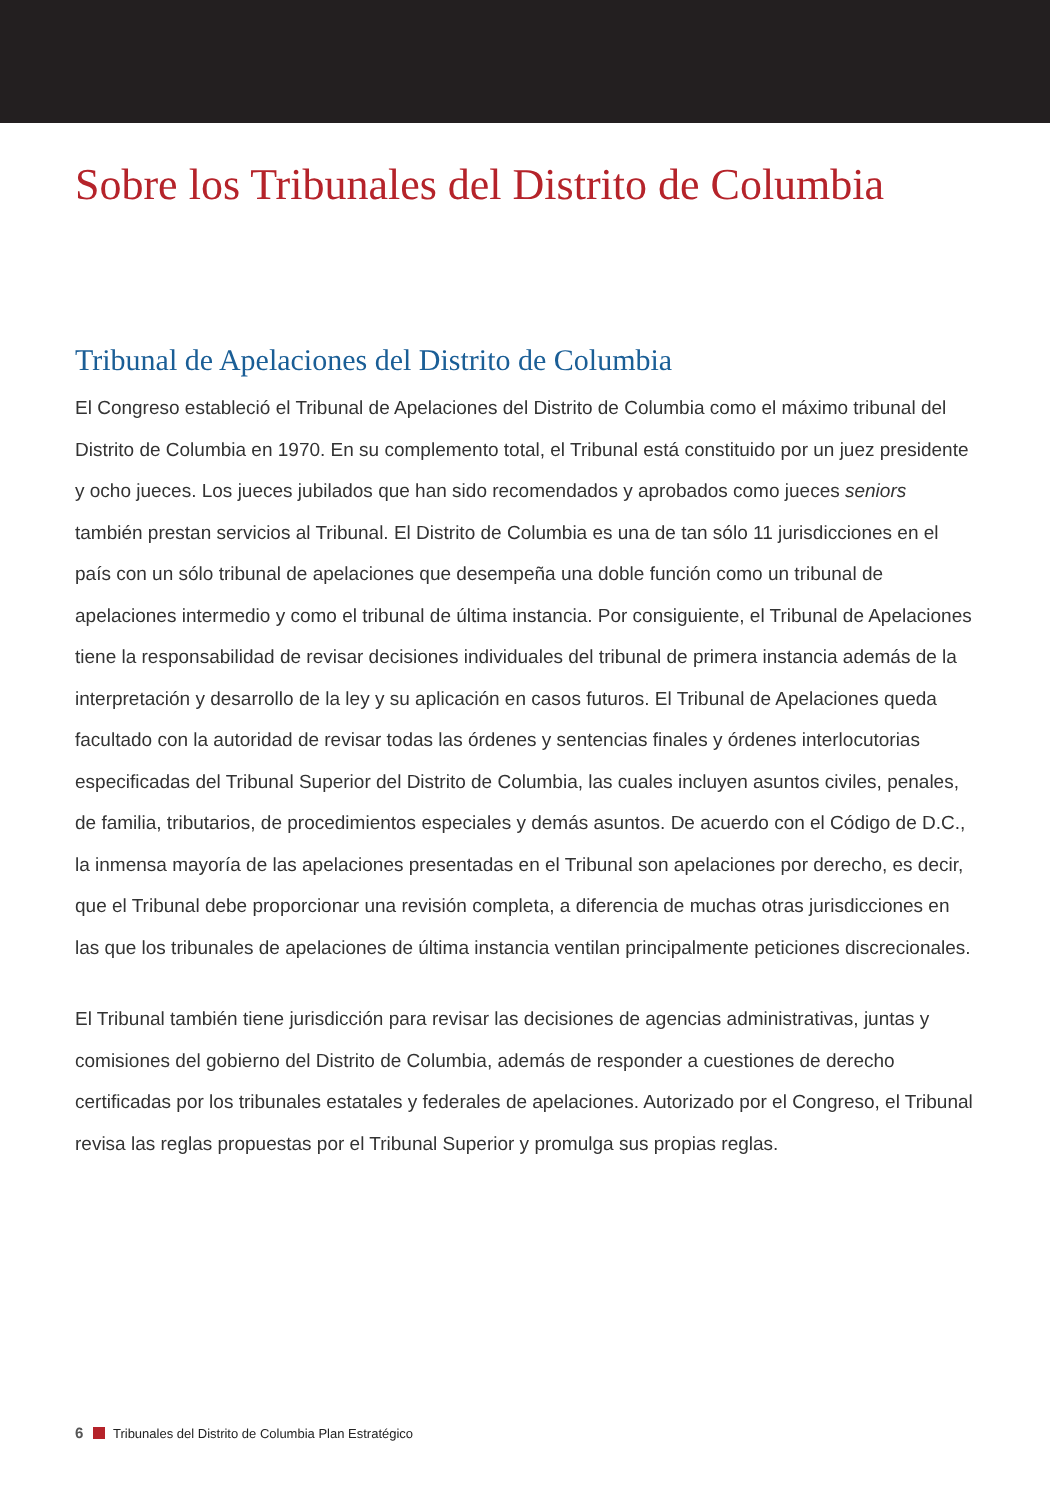Sobre los Tribunales del Distrito de Columbia
Tribunal de Apelaciones del Distrito de Columbia
El Congreso estableció el Tribunal de Apelaciones del Distrito de Columbia como el máximo tribunal del Distrito de Columbia en 1970. En su complemento total, el Tribunal está constituido por un juez presidente y ocho jueces. Los jueces jubilados que han sido recomendados y aprobados como jueces seniors también prestan servicios al Tribunal. El Distrito de Columbia es una de tan sólo 11 jurisdicciones en el país con un sólo tribunal de apelaciones que desempeña una doble función como un tribunal de apelaciones intermedio y como el tribunal de última instancia. Por consiguiente, el Tribunal de Apelaciones tiene la responsabilidad de revisar decisiones individuales del tribunal de primera instancia además de la interpretación y desarrollo de la ley y su aplicación en casos futuros. El Tribunal de Apelaciones queda facultado con la autoridad de revisar todas las órdenes y sentencias finales y órdenes interlocutorias especificadas del Tribunal Superior del Distrito de Columbia, las cuales incluyen asuntos civiles, penales, de familia, tributarios, de procedimientos especiales y demás asuntos. De acuerdo con el Código de D.C., la inmensa mayoría de las apelaciones presentadas en el Tribunal son apelaciones por derecho, es decir, que el Tribunal debe proporcionar una revisión completa, a diferencia de muchas otras jurisdicciones en las que los tribunales de apelaciones de última instancia ventilan principalmente peticiones discrecionales.
El Tribunal también tiene jurisdicción para revisar las decisiones de agencias administrativas, juntas y comisiones del gobierno del Distrito de Columbia, además de responder a cuestiones de derecho certificadas por los tribunales estatales y federales de apelaciones. Autorizado por el Congreso, el Tribunal revisa las reglas propuestas por el Tribunal Superior y promulga sus propias reglas.
6 Tribunales del Distrito de Columbia Plan Estratégico